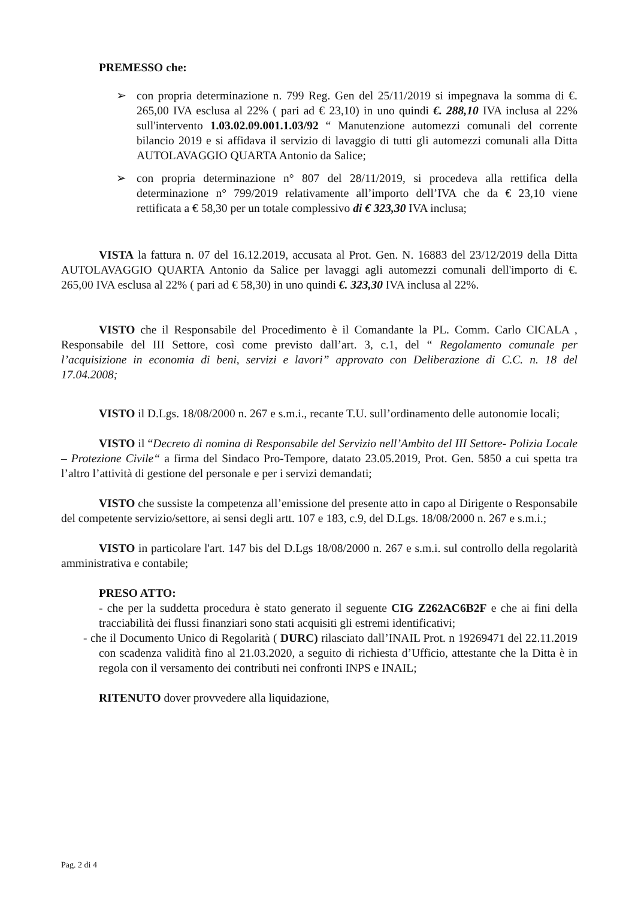PREMESSO che:
➢ con propria determinazione n. 799 Reg. Gen del 25/11/2019 si impegnava la somma di €. 265,00 IVA esclusa al 22% ( pari ad € 23,10) in uno quindi €. 288,10 IVA inclusa al 22% sull'intervento 1.03.02.09.001.1.03/92 “ Manutenzione automezzi comunali del corrente bilancio 2019 e si affidava il servizio di lavaggio di tutti gli automezzi comunali alla Ditta AUTOLAVAGGIO QUARTA Antonio da Salice;
➢ con propria determinazione n° 807 del 28/11/2019, si procedeva alla rettifica della determinazione n° 799/2019 relativamente all’importo dell’IVA che da € 23,10 viene rettificata a € 58,30 per un totale complessivo di € 323,30 IVA inclusa;
VISTA la fattura n. 07 del 16.12.2019, accusata al Prot. Gen. N. 16883 del 23/12/2019 della Ditta AUTOLAVAGGIO QUARTA Antonio da Salice per lavaggi agli automezzi comunali dell'importo di €. 265,00 IVA esclusa al 22% ( pari ad € 58,30) in uno quindi €. 323,30 IVA inclusa al 22%.
VISTO che il Responsabile del Procedimento è il Comandante la PL. Comm. Carlo CICALA , Responsabile del III Settore, così come previsto dall’art. 3, c.1, del “ Regolamento comunale per l’acquisizione in economia di beni, servizi e lavori” approvato con Deliberazione di C.C. n. 18 del 17.04.2008;
VISTO il D.Lgs. 18/08/2000 n. 267 e s.m.i., recante T.U. sull’ordinamento delle autonomie locali;
VISTO il “Decreto di nomina di Responsabile del Servizio nell’Ambito del III Settore- Polizia Locale – Protezione Civile“ a firma del Sindaco Pro-Tempore, datato 23.05.2019, Prot. Gen. 5850 a cui spetta tra l’altro l’attività di gestione del personale e per i servizi demandati;
VISTO che sussiste la competenza all’emissione del presente atto in capo al Dirigente o Responsabile del competente servizio/settore, ai sensi degli artt. 107 e 183, c.9, del D.Lgs. 18/08/2000 n. 267 e s.m.i.;
VISTO in particolare l'art. 147 bis del D.Lgs 18/08/2000 n. 267 e s.m.i. sul controllo della regolarità amministrativa e contabile;
PRESO ATTO:
- che per la suddetta procedura è stato generato il seguente CIG Z262AC6B2F e che ai fini della tracciabilità dei flussi finanziari sono stati acquisiti gli estremi identificativi;
- che il Documento Unico di Regolarità ( DURC) rilasciato dall’INAIL Prot. n 19269471 del 22.11.2019 con scadenza validità fino al 21.03.2020, a seguito di richiesta d’Ufficio, attestante che la Ditta è in regola con il versamento dei contributi nei confronti INPS e INAIL;
RITENUTO dover provvedere alla liquidazione,
Pag. 2 di 4